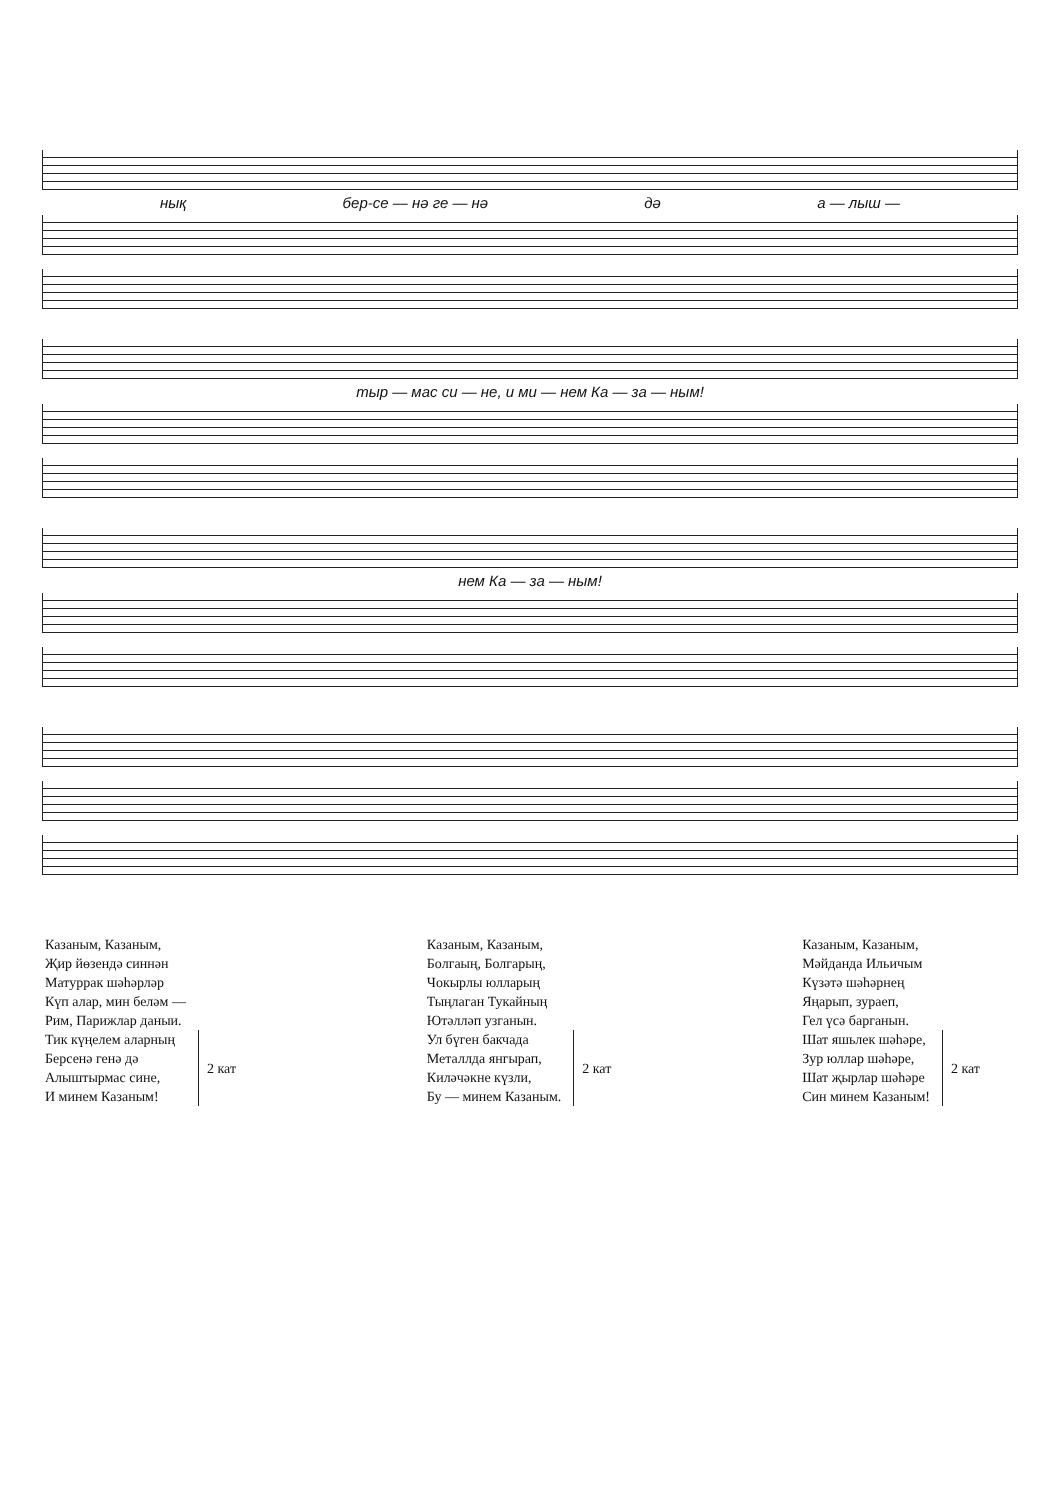нық бер-се — нә ге — нә дә а — лыш —
тыр — мас си — не, и ми — нем Ка — за — ным!
нем Ка — за — ным!
Казаным, Казаным,
Җир йөзендә синнән
Матуррак шәһәрләр
Күп алар, мин беләм —
Рим, Парижлар даныи.
Тик күңелем аларның
Берсенә генә дә
Алыштырмас сине,
И минем Казаным!
2 кат
Казаным, Казаным,
Болгаың, Болгарың,
Чокырлы юлларың
Тыңлаган Тукайның
Ютәлләп узганын.
Ул бүген бакчада
Металлда янгырап,
Киләчәкне күзли,
Бу — минем Казаным.
2 кат
Казаным, Казаным,
Мәйданда Ильичым
Күзәтә шәһәрнең
Яңарып, зураеп,
Гел үсә барганын.
Шат яшьлек шәһәре,
Зур юллар шәһәре,
Шат җырлар шәһәре
Син минем Казаным!
2 кат